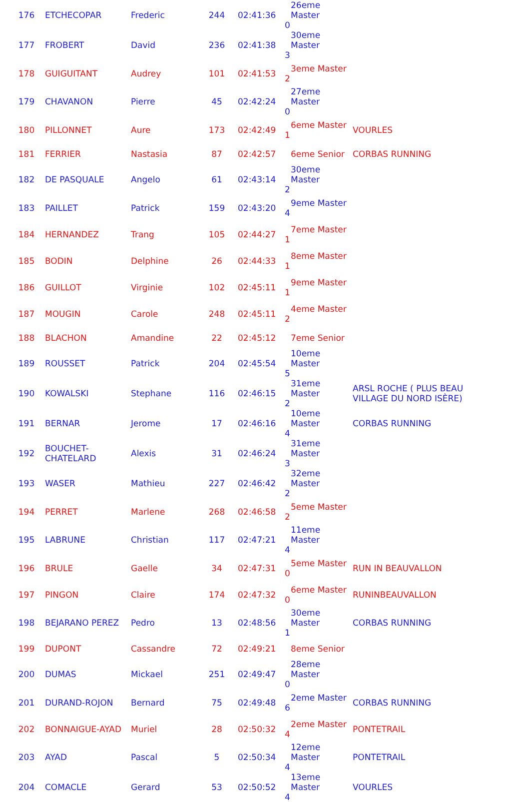| 176 | ETCHECOPAR | Frederic | 244 | 02:41:36 | 26eme Master 0 | |
| 177 | FROBERT | David | 236 | 02:41:38 | 30eme Master 3 | |
| 178 | GUIGUITANT | Audrey | 101 | 02:41:53 | 3eme Master 2 | |
| 179 | CHAVANON | Pierre | 45 | 02:42:24 | 27eme Master 0 | |
| 180 | PILLONNET | Aure | 173 | 02:42:49 | 6eme Master 1 | VOURLES |
| 181 | FERRIER | Nastasia | 87 | 02:42:57 | 6eme Senior | CORBAS RUNNING |
| 182 | DE PASQUALE | Angelo | 61 | 02:43:14 | 30eme Master 2 | |
| 183 | PAILLET | Patrick | 159 | 02:43:20 | 9eme Master 4 | |
| 184 | HERNANDEZ | Trang | 105 | 02:44:27 | 7eme Master 1 | |
| 185 | BODIN | Delphine | 26 | 02:44:33 | 8eme Master 1 | |
| 186 | GUILLOT | Virginie | 102 | 02:45:11 | 9eme Master 1 | |
| 187 | MOUGIN | Carole | 248 | 02:45:11 | 4eme Master 2 | |
| 188 | BLACHON | Amandine | 22 | 02:45:12 | 7eme Senior | |
| 189 | ROUSSET | Patrick | 204 | 02:45:54 | 10eme Master 5 | |
| 190 | KOWALSKI | Stephane | 116 | 02:46:15 | 31eme Master 2 | ARSL ROCHE ( PLUS BEAU VILLAGE DU NORD ISÈRE) |
| 191 | BERNAR | Jerome | 17 | 02:46:16 | 10eme Master 4 | CORBAS RUNNING |
| 192 | BOUCHET-CHATELARD | Alexis | 31 | 02:46:24 | 31eme Master 3 | |
| 193 | WASER | Mathieu | 227 | 02:46:42 | 32eme Master 2 | |
| 194 | PERRET | Marlene | 268 | 02:46:58 | 5eme Master 2 | |
| 195 | LABRUNE | Christian | 117 | 02:47:21 | 11eme Master 4 | |
| 196 | BRULE | Gaelle | 34 | 02:47:31 | 5eme Master 0 | RUN IN BEAUVALLON |
| 197 | PINGON | Claire | 174 | 02:47:32 | 6eme Master 0 | RUNINBEAUVALLON |
| 198 | BEJARANO PEREZ | Pedro | 13 | 02:48:56 | 30eme Master 1 | CORBAS RUNNING |
| 199 | DUPONT | Cassandre | 72 | 02:49:21 | 8eme Senior | |
| 200 | DUMAS | Mickael | 251 | 02:49:47 | 28eme Master 0 | |
| 201 | DURAND-ROJON | Bernard | 75 | 02:49:48 | 2eme Master 6 | CORBAS RUNNING |
| 202 | BONNAIGUE-AYAD | Muriel | 28 | 02:50:32 | 2eme Master 4 | PONTETRAIL |
| 203 | AYAD | Pascal | 5 | 02:50:34 | 12eme Master 4 | PONTETRAIL |
| 204 | COMACLE | Gerard | 53 | 02:50:52 | 13eme Master 4 | VOURLES |